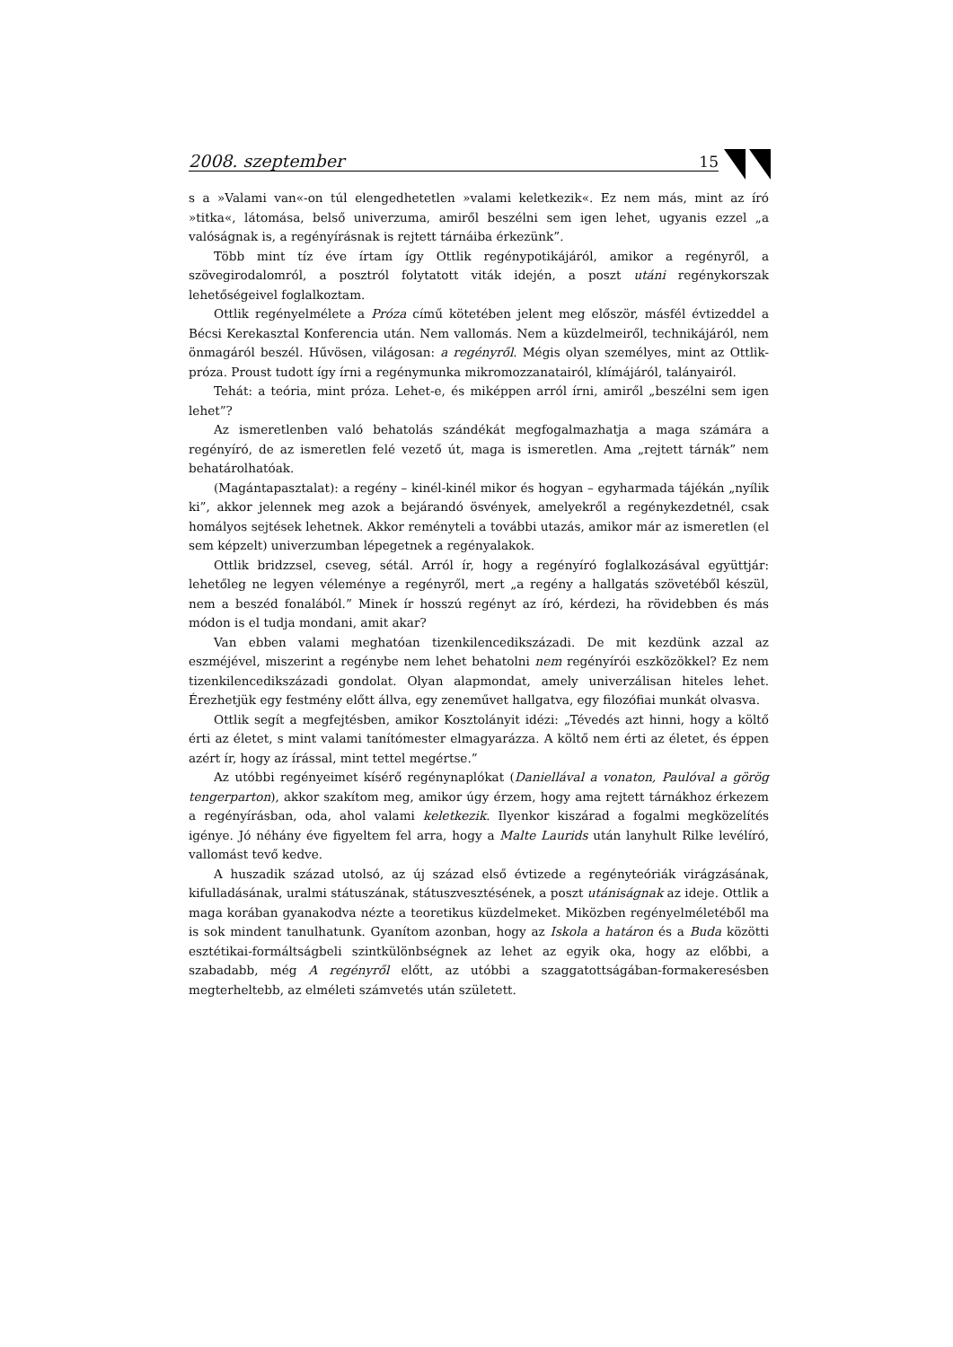2008. szeptember 15
s a »Valami van«-on túl elengedhetetlen »valami keletkezik«. Ez nem más, mint az író »titka«, látomása, belső univerzuma, amiről beszélni sem igen lehet, ugyanis ezzel „a valóságnak is, a regényírásnak is rejtett tárnáiba érkezünk”.
Több mint tíz éve írtam így Ottlik regénypotikájáról, amikor a regényről, a szövegirodalomról, a posztról folytatott viták idején, a poszt utáni regénykorszak lehetőségeivel foglalkoztam.
Ottlik regényelmélete a Próza című kötetében jelent meg először, másfél évtizeddel a Bécsi Kerekasztal Konferencia után. Nem vallomás. Nem a küzdelmeiről, technikájáról, nem önmagáról beszél. Hűvösen, világosan: a regényről. Mégis olyan személyes, mint az Ottlik-próza. Proust tudott így írni a regénymunka mikromozzanatairól, klímájáról, talányairól.
Tehát: a teória, mint próza. Lehet-e, és miképpen arról írni, amiről „beszélni sem igen lehet”?
Az ismeretlenben való behatolás szándékát megfogalmazhatja a maga számára a regényíró, de az ismeretlen felé vezető út, maga is ismeretlen. Ama „rejtett tárnák” nem behatárolhatóak.
(Magántapasztalat): a regény – kinél-kinél mikor és hogyan – egyharmada tájékán „nyílik ki”, akkor jelennek meg azok a bejárandó ösvények, amelyekről a regénykezdetnél, csak homályos sejtések lehetnek. Akkor reményteli a további utazás, amikor már az ismeretlen (el sem képzelt) univerzumban lépegetnek a regényalakok.
Ottlik bridzzsel, cseveg, sétál. Arról ír, hogy a regényíró foglalkozásával együttjár: lehetőleg ne legyen véleménye a regényről, mert „a regény a hallgatás szövetéből készül, nem a beszéd fonalából.” Minek ír hosszú regényt az író, kérdezi, ha rövidebben és más módon is el tudja mondani, amit akar?
Van ebben valami meghatóan tizenkilencedikszázadi. De mit kezdünk azzal az eszméjével, miszerint a regénybe nem lehet behatolni nem regényírói eszközökkel? Ez nem tizenkilencedikszázadi gondolat. Olyan alapmondat, amely univerzálisan hiteles lehet. Érezhetjük egy festmény előtt állva, egy zeneművet hallgatva, egy filozófiai munkát olvasva.
Ottlik segít a megfejtésben, amikor Kosztolányit idézi: „Tévedés azt hinni, hogy a költő érti az életet, s mint valami tanítómester elmagyarázza. A költő nem érti az életet, és éppen azért ír, hogy az írással, mint tettel megértse.”
Az utóbbi regényeimet kísérő regénynaplókat (Daniellával a vonaton, Paulóval a görög tengerparton), akkor szakítom meg, amikor úgy érzem, hogy ama rejtett tárnákhoz érkezem a regényírásban, oda, ahol valami keletkezik. Ilyenkor kiszárad a fogalmi megközelítés igénye. Jó néhány éve figyeltem fel arra, hogy a Malte Laurids után lanyhult Rilke levélíró, vallomást tevő kedve.
A huszadik század utolsó, az új század első évtizede a regényteóriák virágzásának, kifulladásának, uralmi státuszának, státuszvesztésének, a poszt utániságnak az ideje. Ottlik a maga korában gyanakodva nézte a teoretikus küzdelmeket. Miközben regényelméletéből ma is sok mindent tanulhatunk. Gyanítom azonban, hogy az Iskola a határon és a Buda közötti esztétikai-formáltságbeli szintkülönbségnek az lehet az egyik oka, hogy az előbbi, a szabadabb, még A regényről előtt, az utóbbi a szaggatottságában-formakeresésben megterheltebb, az elméleti számvetés után született.